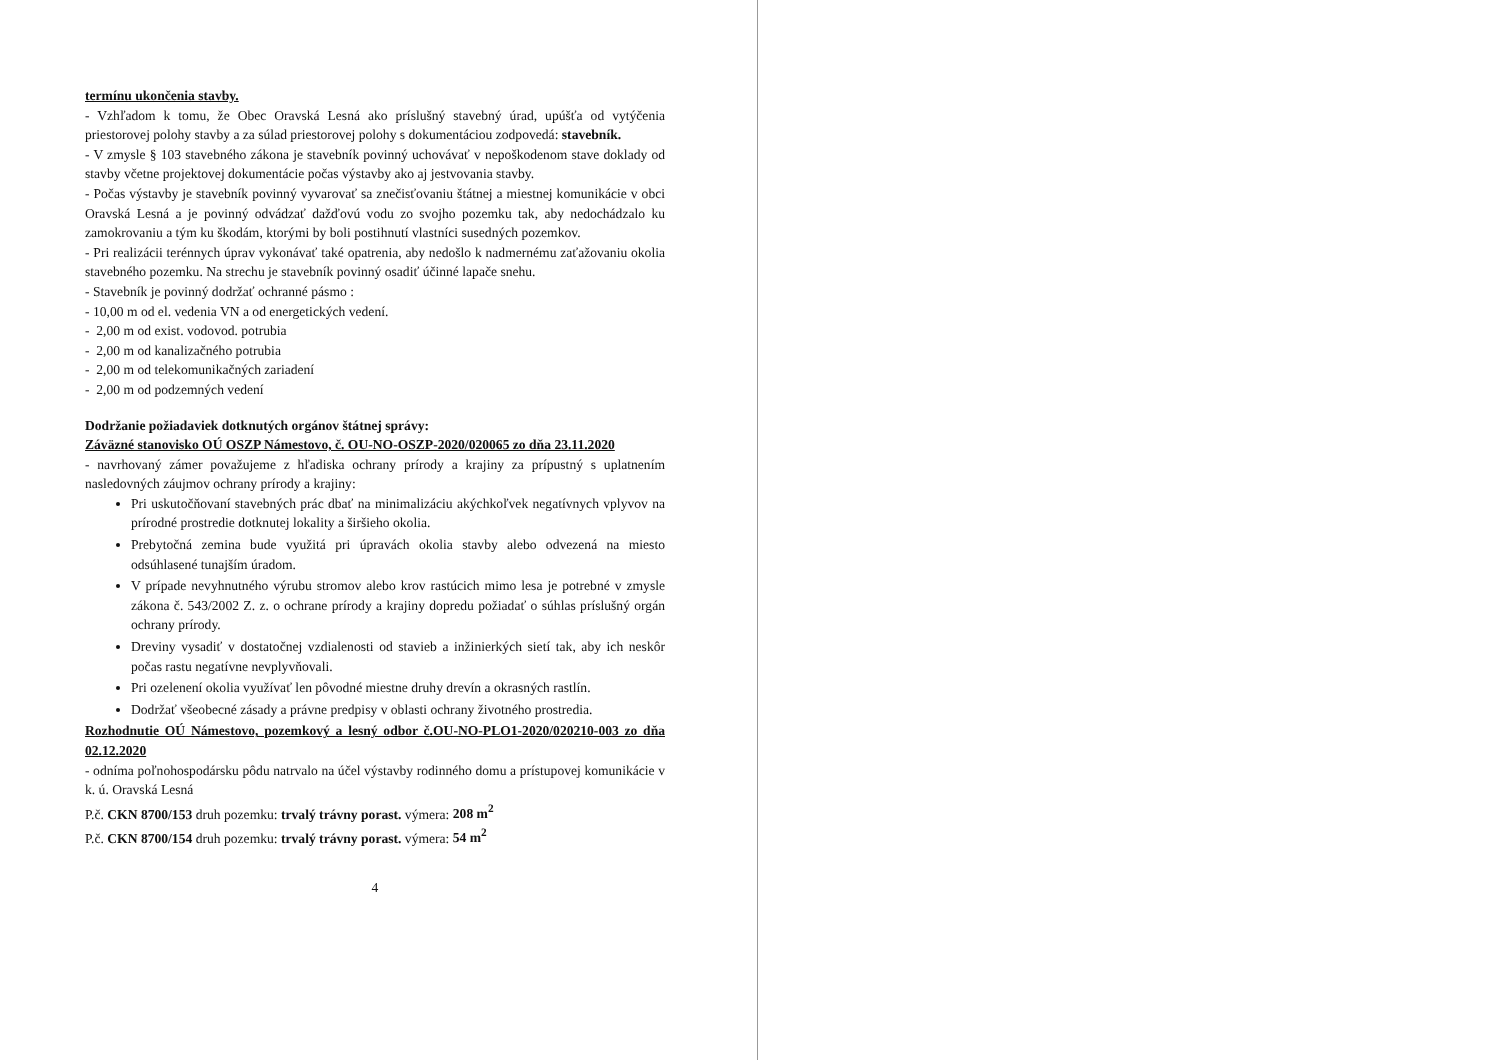termínu ukončenia stavby.
- Vzhľadom k tomu, že Obec Oravská Lesná ako príslušný stavebný úrad, upúšťa od vytýčenia priestorovej polohy stavby a za súlad priestorovej polohy s dokumentáciou zodpovedá: stavebník.
- V zmysle § 103 stavebného zákona je stavebník povinný uchovávať v nepoškodenom stave doklady od stavby včetne projektovej dokumentácie počas výstavby ako aj jestvovania stavby.
- Počas výstavby je stavebník povinný vyvarovať sa znečisťovaniu štátnej a miestnej komunikácie v obci Oravská Lesná a je povinný odvádzať dažďovú vodu zo svojho pozemku tak, aby nedochádzalo ku zamokrovaniu a tým ku škodám, ktorými by boli postihnutí vlastníci susedných pozemkov.
- Pri realizácii terénnych úprav vykonávať také opatrenia, aby nedošlo k nadmernému zaťažovaniu okolia stavebného pozemku. Na strechu je stavebník povinný osadiť účinné lapače snehu.
- Stavebník je povinný dodržať ochranné pásmo :
- 10,00 m od el. vedenia VN a od energetických vedení.
- 2,00 m od exist. vodovod. potrubia
- 2,00 m od kanalizačného potrubia
- 2,00 m od telekomunikačných zariadení
- 2,00 m od podzemných vedení
Dodržanie požiadaviek dotknutých orgánov štátnej správy:
Záväzné stanovisko OÚ OSZP Námestovo, č. OU-NO-OSZP-2020/020065 zo dňa 23.11.2020
- navrhovaný zámer považujeme z hľadiska ochrany prírody a krajiny za prípustný s uplatnením nasledovných záujmov ochrany prírody a krajiny:
Pri uskutočňovaní stavebných prác dbať na minimalizáciu akýchkoľvek negatívnych vplyvov na prírodné prostredie dotknutej lokality a širšieho okolia.
Prebytočná zemina bude využitá pri úpravách okolia stavby alebo odvezená na miesto odsúhlasené tunajším úradom.
V prípade nevyhnutného výrubu stromov alebo krov rastúcich mimo lesa je potrebné v zmysle zákona č. 543/2002 Z. z. o ochrane prírody a krajiny dopredu požiadať o súhlas príslušný orgán ochrany prírody.
Dreviny vysadiť v dostatočnej vzdialenosti od stavieb a inžinierkých sietí tak, aby ich neskôr počas rastu negatívne nevplyvňovali.
Pri ozelenení okolia využívať len pôvodné miestne druhy drevín a okrasných rastlín.
Dodržať všeobecné zásady a právne predpisy v oblasti ochrany životného prostredia.
Rozhodnutie OÚ Námestovo, pozemkový a lesný odbor č.OU-NO-PLO1-2020/020210-003 zo dňa 02.12.2020
- odníma poľnohospodársku pôdu natrvalo na účel výstavby rodinného domu a prístupovej komunikácie v k. ú. Oravská Lesná
P.č. CKN 8700/153 druh pozemku: trvalý trávny porast. výmera: 208 m<sup>2</sup>
P.č. CKN 8700/154 druh pozemku: trvalý trávny porast. výmera: 54 m<sup>2</sup>
4